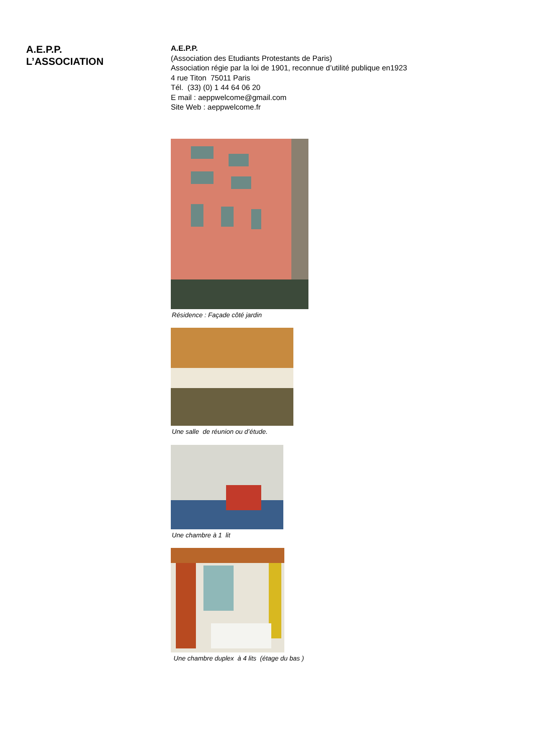A.E.P.P.
L’ASSOCIATION
A.E.P.P.
(Association des Etudiants Protestants de Paris)
Association régie par la loi de 1901, reconnue d’utilité publique en1923
4 rue Titon 75011 Paris
Tél. (33) (0) 1 44 64 06 20
E mail : aeppwelcome@gmail.com
Site Web : aeppwelcome.fr
Résidence : Façade côté jardin
Une salle de réunion ou d’étude.
Une chambre à 1 lit
Une chambre duplex à 4 lits (étage du bas )